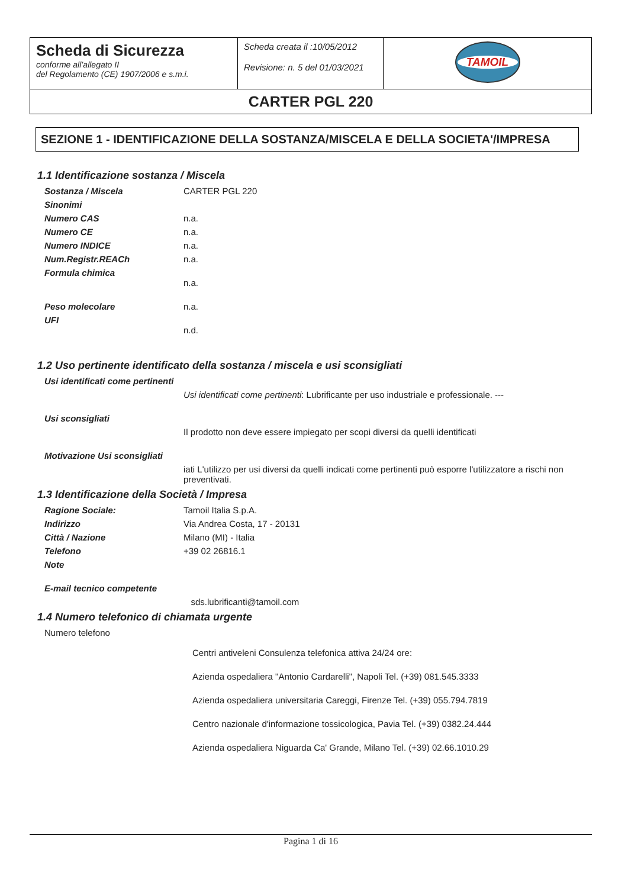| Scheda di Sicurezza conforme all’allegato II del Regolamento (CE) 1907/2006 e s.m.i. | Scheda creata il :10/05/2012 Revisione: n. 5 del 01/03/2021 | TAMOIL |
| CARTER PGL 220 | | |
SEZIONE 1 - IDENTIFICAZIONE DELLA SOSTANZA/MISCELA E DELLA SOCIETA'/IMPRESA
1.1 Identificazione sostanza / Miscela
| Sostanza / Miscela | CARTER PGL 220 |
| Sinonimi | |
| Numero CAS | n.a. |
| Numero CE | n.a. |
| Numero INDICE | n.a. |
| Num.Registr.REACh | n.a. |
| Formula chimica | n.a. |
| Peso molecolare | n.a. |
| UFI | n.d. |
1.2 Uso pertinente identificato della sostanza / miscela e usi sconsigliati
| Usi identificati come pertinenti | |
| | Usi identificati come pertinenti : Lubrificante per uso industriale e professionale. --- |
| Usi sconsigliati | |
| | Il prodotto non deve essere impiegato per scopi diversi da quelli identificati |
| Motivazione Usi sconsigliati | |
| | iati L'utilizzo per usi diversi da quelli indicati come pertinenti può esporre l'utilizzatore a rischi non preventivati. |
1.3 Identificazione della Società / Impresa
| Ragione Sociale: | Tamoil Italia S.p.A. |
| Indirizzo | Via Andrea Costa, 17 - 20131 |
| Città / Nazione | Milano (MI) - Italia |
| Telefono | +39 02 26816.1 |
| Note | |
| E-mail tecnico competente | |
| | sds.lubrificanti@tamoil.com |
1.4 Numero telefonico di chiamata urgente
| Numero telefono | |
| | Centri antiveleni Consulenza telefonica attiva 24/24 ore: Azienda ospedaliera "Antonio Cardarelli", Napoli Tel. (+39) 081.545.3333 Azienda ospedaliera universitaria Careggi, Firenze Tel. (+39) 055.794.7819 Centro nazionale d'informazione tossicologica, Pavia Tel. (+39) 0382.24.444 Azienda ospedaliera Niguarda Ca' Grande, Milano Tel. (+39) 02.66.1010.29 |
Pagina 1 di 16